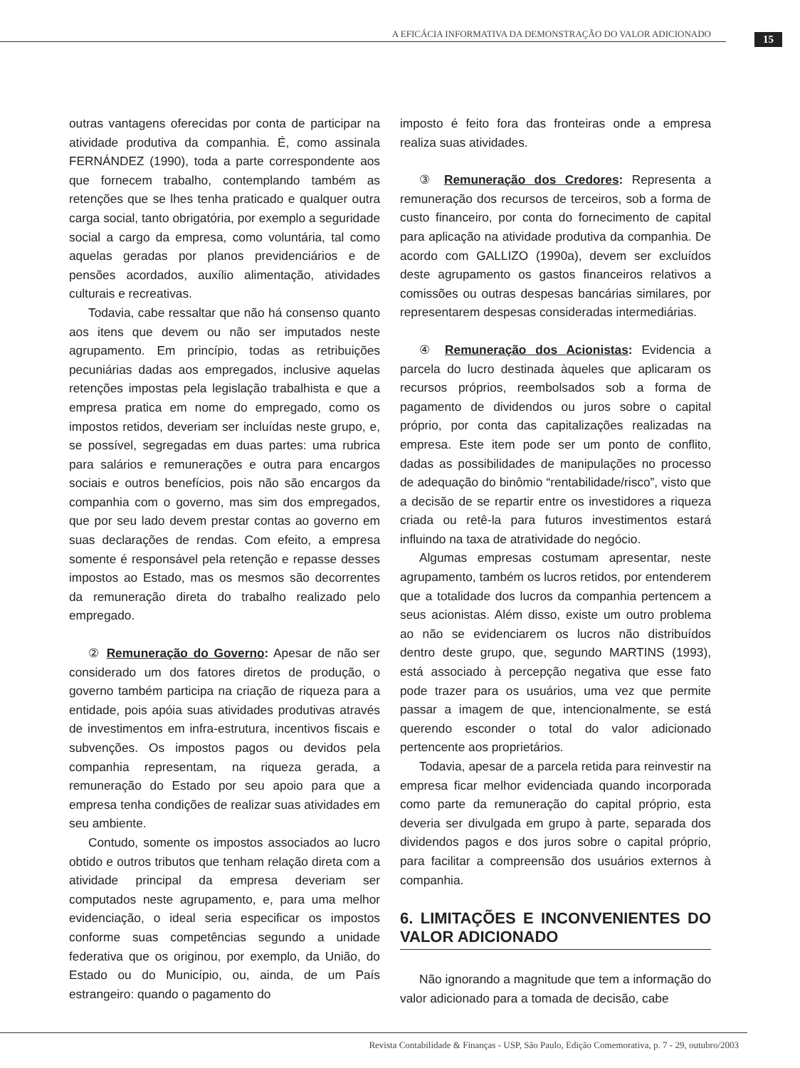A EFICÁCIA INFORMATIVA DA DEMONSTRAÇÃO DO VALOR ADICIONADO
15
outras vantagens oferecidas por conta de participar na atividade produtiva da companhia. É, como assinala FERNÁNDEZ (1990), toda a parte correspondente aos que fornecem trabalho, contemplando também as retenções que se lhes tenha praticado e qualquer outra carga social, tanto obrigatória, por exemplo a seguridade social a cargo da empresa, como voluntária, tal como aquelas geradas por planos previdenciários e de pensões acordados, auxílio alimentação, atividades culturais e recreativas.
Todavia, cabe ressaltar que não há consenso quanto aos itens que devem ou não ser imputados neste agrupamento. Em princípio, todas as retribuições pecuniárias dadas aos empregados, inclusive aquelas retenções impostas pela legislação trabalhista e que a empresa pratica em nome do empregado, como os impostos retidos, deveriam ser incluídas neste grupo, e, se possível, segregadas em duas partes: uma rubrica para salários e remunerações e outra para encargos sociais e outros benefícios, pois não são encargos da companhia com o governo, mas sim dos empregados, que por seu lado devem prestar contas ao governo em suas declarações de rendas. Com efeito, a empresa somente é responsável pela retenção e repasse desses impostos ao Estado, mas os mesmos são decorrentes da remuneração direta do trabalho realizado pelo empregado.
② Remuneração do Governo: Apesar de não ser considerado um dos fatores diretos de produção, o governo também participa na criação de riqueza para a entidade, pois apóia suas atividades produtivas através de investimentos em infra-estrutura, incentivos fiscais e subvenções. Os impostos pagos ou devidos pela companhia representam, na riqueza gerada, a remuneração do Estado por seu apoio para que a empresa tenha condições de realizar suas atividades em seu ambiente.
Contudo, somente os impostos associados ao lucro obtido e outros tributos que tenham relação direta com a atividade principal da empresa deveriam ser computados neste agrupamento, e, para uma melhor evidenciação, o ideal seria especificar os impostos conforme suas competências segundo a unidade federativa que os originou, por exemplo, da União, do Estado ou do Município, ou, ainda, de um País estrangeiro: quando o pagamento do
imposto é feito fora das fronteiras onde a empresa realiza suas atividades.
③ Remuneração dos Credores: Representa a remuneração dos recursos de terceiros, sob a forma de custo financeiro, por conta do fornecimento de capital para aplicação na atividade produtiva da companhia. De acordo com GALLIZO (1990a), devem ser excluídos deste agrupamento os gastos financeiros relativos a comissões ou outras despesas bancárias similares, por representarem despesas consideradas intermediárias.
④ Remuneração dos Acionistas: Evidencia a parcela do lucro destinada àqueles que aplicaram os recursos próprios, reembolsados sob a forma de pagamento de dividendos ou juros sobre o capital próprio, por conta das capitalizações realizadas na empresa. Este item pode ser um ponto de conflito, dadas as possibilidades de manipulações no processo de adequação do binômio “rentabilidade/risco”, visto que a decisão de se repartir entre os investidores a riqueza criada ou retê-la para futuros investimentos estará influindo na taxa de atratividade do negócio.
Algumas empresas costumam apresentar, neste agrupamento, também os lucros retidos, por entenderem que a totalidade dos lucros da companhia pertencem a seus acionistas. Além disso, existe um outro problema ao não se evidenciarem os lucros não distribuídos dentro deste grupo, que, segundo MARTINS (1993), está associado à percepção negativa que esse fato pode trazer para os usuários, uma vez que permite passar a imagem de que, intencionalmente, se está querendo esconder o total do valor adicionado pertencente aos proprietários.
Todavia, apesar de a parcela retida para reinvestir na empresa ficar melhor evidenciada quando incorporada como parte da remuneração do capital próprio, esta deveria ser divulgada em grupo à parte, separada dos dividendos pagos e dos juros sobre o capital próprio, para facilitar a compreensão dos usuários externos à companhia.
6. LIMITAÇÕES E INCONVENIENTES DO VALOR ADICIONADO
Não ignorando a magnitude que tem a informação do valor adicionado para a tomada de decisão, cabe
Revista Contabilidade & Finanças - USP, São Paulo, Edição Comemorativa, p. 7 - 29, outubro/2003